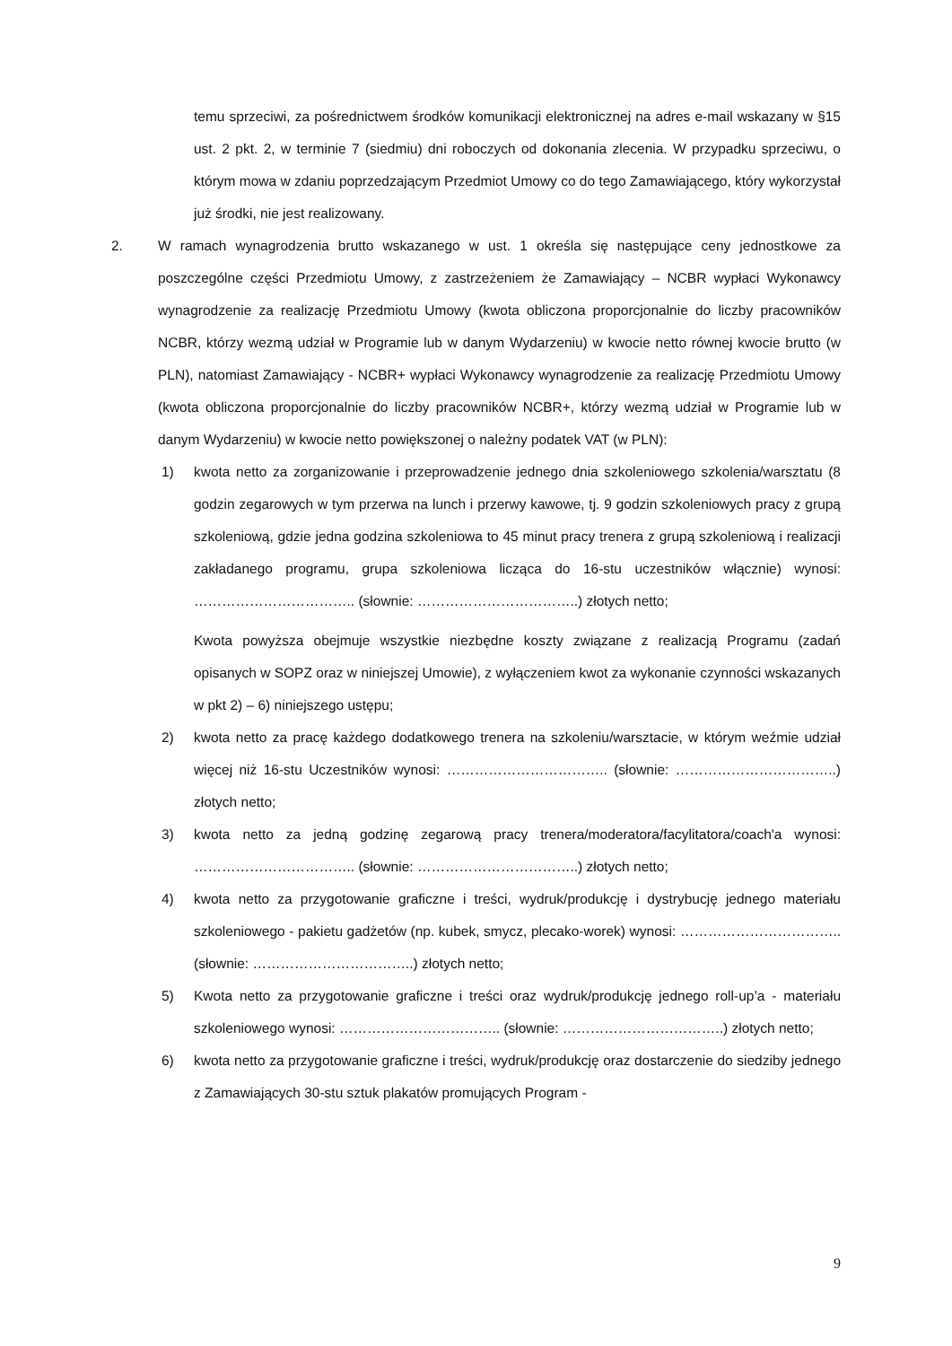temu sprzeciwi, za pośrednictwem środków komunikacji elektronicznej na adres e-mail wskazany w §15 ust. 2 pkt. 2, w terminie 7 (siedmiu) dni roboczych od dokonania zlecenia. W przypadku sprzeciwu, o którym mowa w zdaniu poprzedzającym Przedmiot Umowy co do tego Zamawiającego, który wykorzystał już środki, nie jest realizowany.
2. W ramach wynagrodzenia brutto wskazanego w ust. 1 określa się następujące ceny jednostkowe za poszczególne części Przedmiotu Umowy, z zastrzeżeniem że Zamawiający – NCBR wypłaci Wykonawcy wynagrodzenie za realizację Przedmiotu Umowy (kwota obliczona proporcjonalnie do liczby pracowników NCBR, którzy wezmą udział w Programie lub w danym Wydarzeniu) w kwocie netto równej kwocie brutto (w PLN), natomiast Zamawiający - NCBR+ wypłaci Wykonawcy wynagrodzenie za realizację Przedmiotu Umowy (kwota obliczona proporcjonalnie do liczby pracowników NCBR+, którzy wezmą udział w Programie lub w danym Wydarzeniu) w kwocie netto powiększonej o należny podatek VAT (w PLN):
1) kwota netto za zorganizowanie i przeprowadzenie jednego dnia szkoleniowego szkolenia/warsztatu (8 godzin zegarowych w tym przerwa na lunch i przerwy kawowe, tj. 9 godzin szkoleniowych pracy z grupą szkoleniową, gdzie jedna godzina szkoleniowa to 45 minut pracy trenera z grupą szkoleniową i realizacji zakładanego programu, grupa szkoleniowa licząca do 16-stu uczestników włącznie) wynosi: …………………………….. (słownie: ……………………………..) złotych netto;
Kwota powyższa obejmuje wszystkie niezbędne koszty związane z realizacją Programu (zadań opisanych w SOPZ oraz w niniejszej Umowie), z wyłączeniem kwot za wykonanie czynności wskazanych w pkt 2) – 6) niniejszego ustępu;
2) kwota netto za pracę każdego dodatkowego trenera na szkoleniu/warsztacie, w którym weźmie udział więcej niż 16-stu Uczestników wynosi: …………………………….. (słownie: ……………………………..) złotych netto;
3) kwota netto za jedną godzinę zegarową pracy trenera/moderatora/facylitatora/coach'a wynosi: …………………………….. (słownie: ……………………………..) złotych netto;
4) kwota netto za przygotowanie graficzne i treści, wydruk/produkcję i dystrybucję jednego materiału szkoleniowego - pakietu gadżetów (np. kubek, smycz, plecako-worek) wynosi: …………………………….. (słownie: ……………………………..) złotych netto;
5) Kwota netto za przygotowanie graficzne i treści oraz wydruk/produkcję jednego roll-up’a - materiału szkoleniowego wynosi: …………………………….. (słownie: ……………………………..) złotych netto;
6) kwota netto za przygotowanie graficzne i treści, wydruk/produkcję oraz dostarczenie do siedziby jednego z Zamawiających 30-stu sztuk plakatów promujących Program -
9